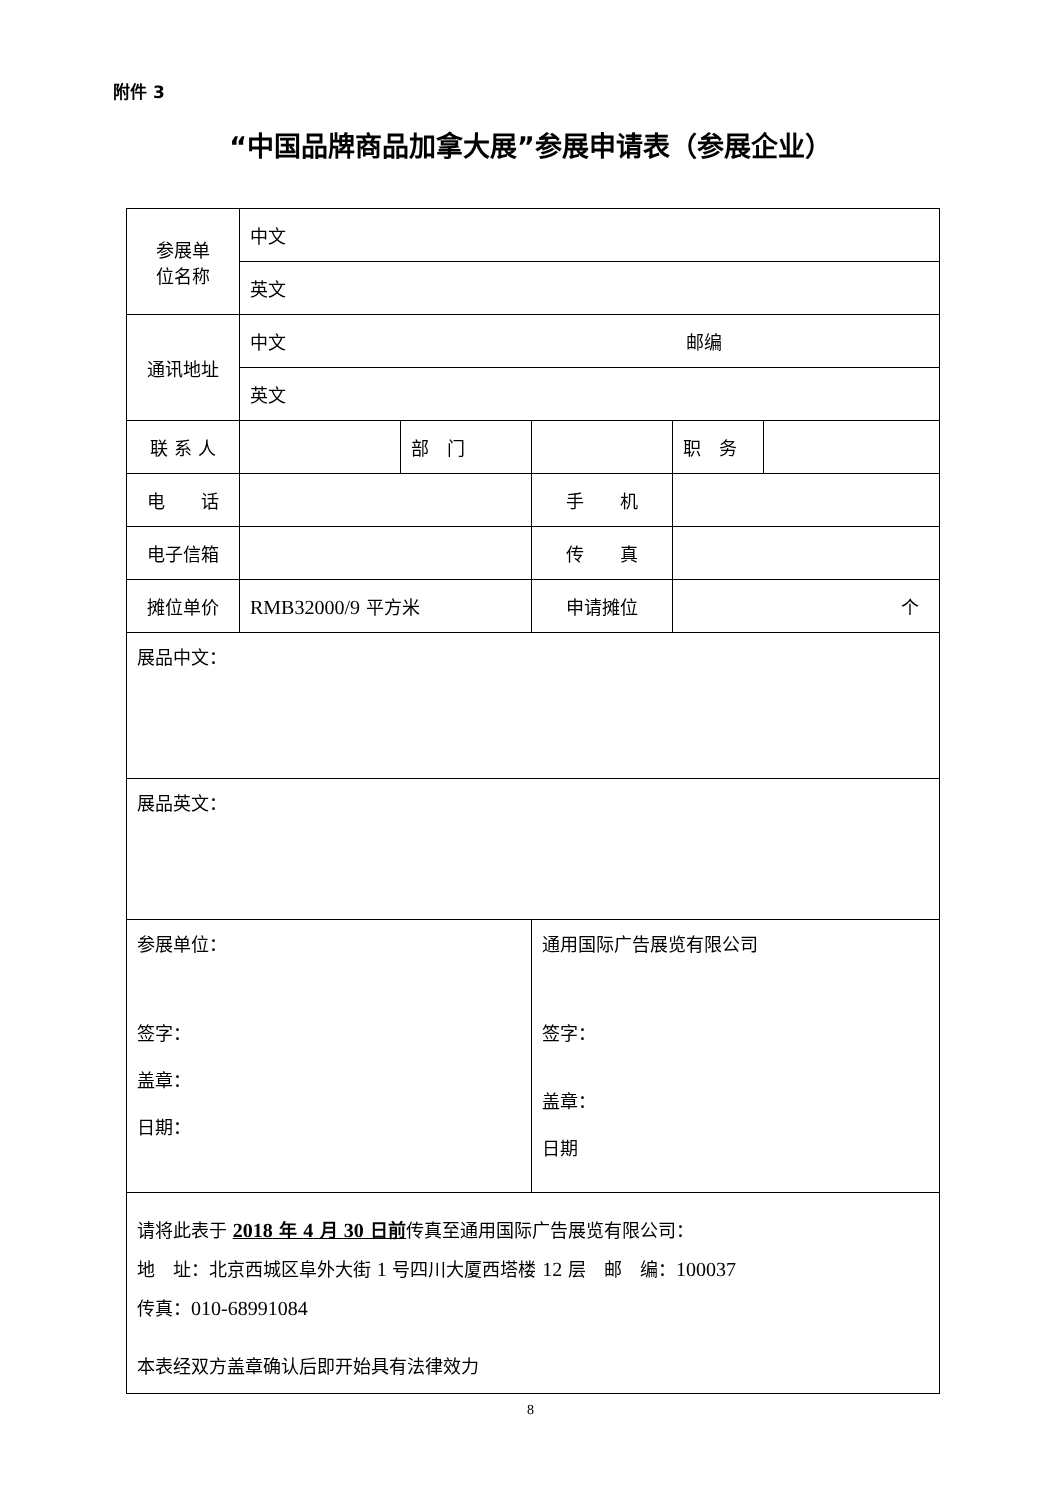附件 3
“中国品牌商品加拿大展”参展申请表（参展企业）
| 参展单 位名称 | 中文 | | | | |
| | 英文 | | | | |
| 通讯地址 | 中文 邮编 | | | | |
| | 英文 | | | | |
| 联 系 人 | | 部 门 | | 职 务 | |
| 电 话 | | | 手 机 | | |
| 电子信箱 | | | 传 真 | | |
| 摊位单价 | RMB32000/9 平方米 | | 申请摊位 | 个 | |
| 展品中文： | | | | | |
| 展品英文： | | | | | |
| 参展单位： 签字： 盖章： 日期： | | | 通用国际广告展览有限公司 签字： 盖章： 日期 | | |
| 请将此表于 2018 年 4 月 30 日前 传真至通用国际广告展览有限公司： 地 址：北京西城区阜外大街 1 号四川大厦西塔楼 12 层 邮 编： 100037 传真： 010-68991084 本表经双方盖章确认后即开始具有法律效力 | | | | | |
8